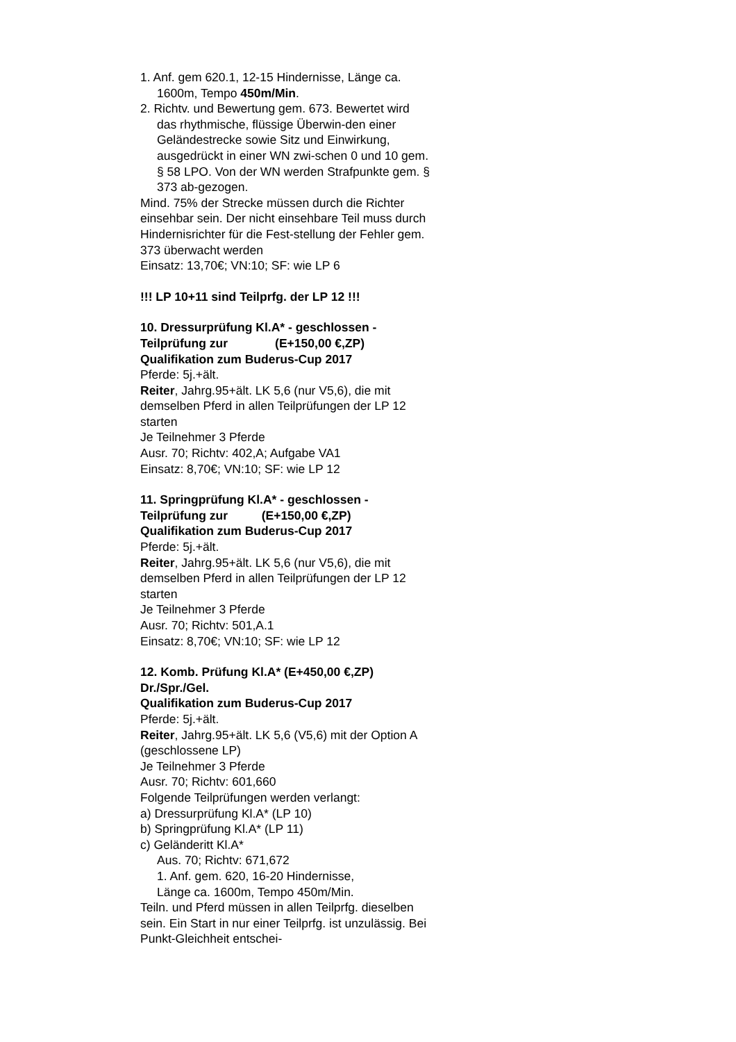1. Anf. gem 620.1, 12-15 Hindernisse, Länge ca. 1600m, Tempo 450m/Min.
2. Richtv. und Bewertung gem. 673. Bewertet wird das rhythmische, flüssige Überwin-den einer Geländestrecke sowie Sitz und Einwirkung, ausgedrückt in einer WN zwi-schen 0 und 10 gem. § 58 LPO. Von der WN werden Strafpunkte gem. § 373 ab-gezogen.
Mind. 75% der Strecke müssen durch die Richter einsehbar sein. Der nicht einsehbare Teil muss durch Hindernisrichter für die Fest-stellung der Fehler gem. 373 überwacht werden
Einsatz: 13,70€; VN:10; SF: wie LP 6
!!! LP 10+11 sind Teilprfg. der LP 12 !!!
10. Dressurprüfung Kl.A* - geschlossen -
Teilprüfung zur (E+150,00 €,ZP)
Qualifikation zum Buderus-Cup 2017
Pferde: 5j.+ält.
Reiter, Jahrg.95+ält. LK 5,6 (nur V5,6), die mit demselben Pferd in allen Teilprüfungen der LP 12 starten
Je Teilnehmer 3 Pferde
Ausr. 70; Richtv: 402,A; Aufgabe VA1
Einsatz: 8,70€; VN:10; SF: wie LP 12
11. Springprüfung Kl.A* - geschlossen -
Teilprüfung zur (E+150,00 €,ZP)
Qualifikation zum Buderus-Cup 2017
Pferde: 5j.+ält.
Reiter, Jahrg.95+ält. LK 5,6 (nur V5,6), die mit demselben Pferd in allen Teilprüfungen der LP 12 starten
Je Teilnehmer 3 Pferde
Ausr. 70; Richtv: 501,A.1
Einsatz: 8,70€; VN:10; SF: wie LP 12
12. Komb. Prüfung Kl.A* (E+450,00 €,ZP)
Dr./Spr./Gel.
Qualifikation zum Buderus-Cup 2017
Pferde: 5j.+ält.
Reiter, Jahrg.95+ält. LK 5,6 (V5,6) mit der Option A (geschlossene LP)
Je Teilnehmer 3 Pferde
Ausr. 70; Richtv: 601,660
Folgende Teilprüfungen werden verlangt:
a) Dressurprüfung Kl.A* (LP 10)
b) Springprüfung Kl.A* (LP 11)
c) Geländeritt Kl.A*
Aus. 70; Richtv: 671,672
1. Anf. gem. 620, 16-20 Hindernisse,
Länge ca. 1600m, Tempo 450m/Min.
Teiln. und Pferd müssen in allen Teilprfg. dieselben sein. Ein Start in nur einer Teilprfg. ist unzulässig. Bei Punkt-Gleichheit entschei-